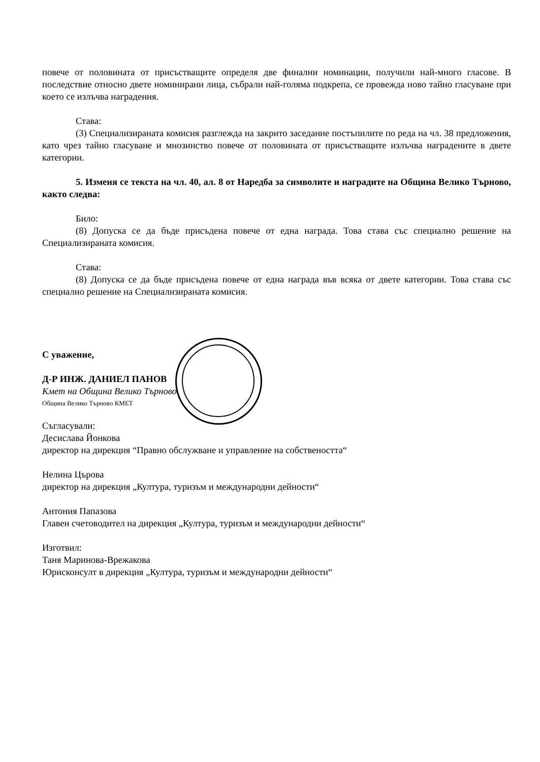повече от половината от присъстващите определя две финални номинации, получили най-много гласове. В последствие относно двете номинирани лица, събрали най-голяма подкрепа, се провежда ново тайно гласуване при което се излъчва наградения.
Става:
(3) Специализираната комисия разглежда на закрито заседание постъпилите по реда на чл. 38 предложения, като чрез тайно гласуване и мнозинство повече от половината от присъстващите излъчва наградените в двете категории.
5. Изменя се текста на чл. 40, ал. 8 от Наредба за символите и наградите на Община Велико Търново, както следва:
Било:
(8) Допуска се да бъде присъдена повече от една награда. Това става със специално решение на Специализираната комисия.
Става:
(8) Допуска се да бъде присъдена повече от една награда във всяка от двете категории. Това става със специално решение на Специализираната комисия.
С уважение,
Д-Р ИНЖ. ДАНИЕЛ ПАНОВ
Кмет на Община Велико Търново
Община Велико Търново КМЕТ
Съгласували:
Десислава Йонкова
директор на дирекция “Правно обслужване и управление на собствеността“
Нелина Църова
директор на дирекция „Култура, туризъм и международни дейности“
Антония Папазова
Главен счетоводител на дирекция „Култура, туризъм и международни дейности“
Изготвил:
Таня Маринова-Врежакова
Юрисконсулт в дирекция „Култура, туризъм и международни дейности“